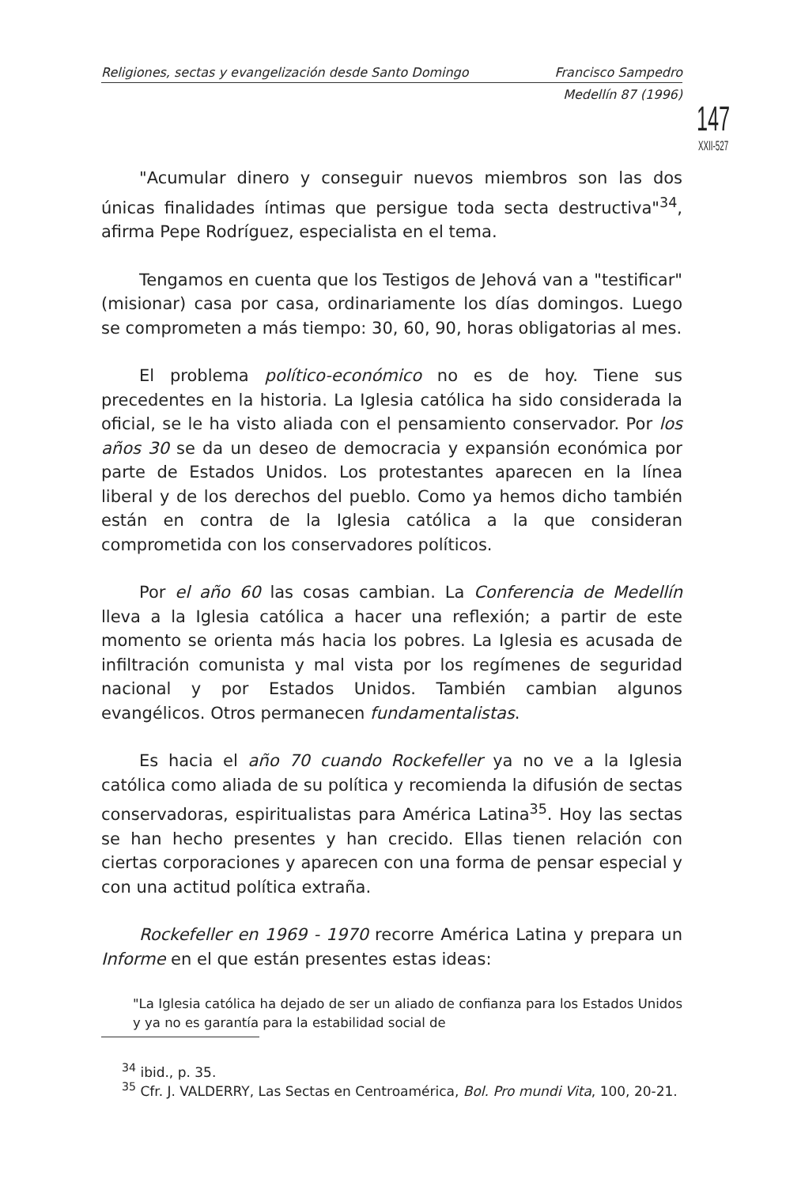Religiones, sectas y evangelización desde Santo Domingo Francisco Sampedro
Medellín 87 (1996)
147
XXII-527
"Acumular dinero y conseguir nuevos miembros son las dos únicas finalidades íntimas que persigue toda secta destructiva"<sup>34</sup>, afirma Pepe Rodríguez, especialista en el tema.
Tengamos en cuenta que los Testigos de Jehová van a "testificar" (misionar) casa por casa, ordinariamente los días domingos. Luego se comprometen a más tiempo: 30, 60, 90, horas obligatorias al mes.
El problema político-económico no es de hoy. Tiene sus precedentes en la historia. La Iglesia católica ha sido considerada la oficial, se le ha visto aliada con el pensamiento conservador. Por los años 30 se da un deseo de democracia y expansión económica por parte de Estados Unidos. Los protestantes aparecen en la línea liberal y de los derechos del pueblo. Como ya hemos dicho también están en contra de la Iglesia católica a la que consideran comprometida con los conservadores políticos.
Por el año 60 las cosas cambian. La Conferencia de Medellín lleva a la Iglesia católica a hacer una reflexión; a partir de este momento se orienta más hacia los pobres. La Iglesia es acusada de infiltración comunista y mal vista por los regímenes de seguridad nacional y por Estados Unidos. También cambian algunos evangélicos. Otros permanecen fundamentalistas.
Es hacia el año 70 cuando Rockefeller ya no ve a la Iglesia católica como aliada de su política y recomienda la difusión de sectas conservadoras, espiritualistas para América Latina<sup>35</sup>. Hoy las sectas se han hecho presentes y han crecido. Ellas tienen relación con ciertas corporaciones y aparecen con una forma de pensar especial y con una actitud política extraña.
Rockefeller en 1969 - 1970 recorre América Latina y prepara un Informe en el que están presentes estas ideas:
"La Iglesia católica ha dejado de ser un aliado de confianza para los Estados Unidos y ya no es garantía para la estabilidad social de
<sup>34</sup> ibid., p. 35.
<sup>35</sup> Cfr. J. VALDERRY, Las Sectas en Centroamérica, Bol. Pro mundi Vita, 100, 20-21.